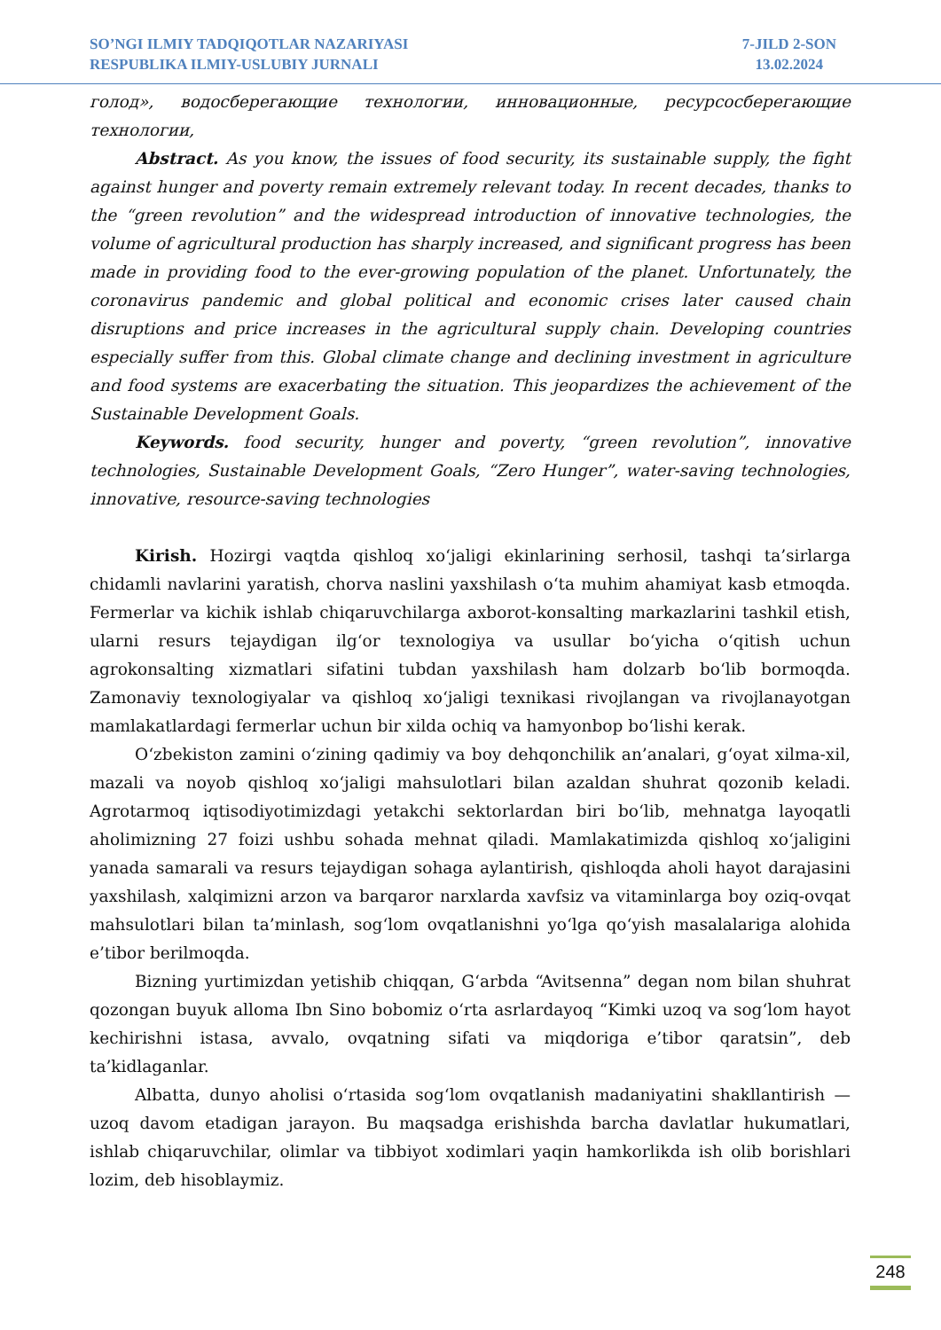SO’NGI ILMIY TADQIQOTLAR NAZARIYASI
RESPUBLIKA ILMIY-USLUBIY JURNALI
7-JILD 2-SON
13.02.2024
голод», водосберегающие технологии, инновационные, ресурсосберегающие технологии,
Abstract. As you know, the issues of food security, its sustainable supply, the fight against hunger and poverty remain extremely relevant today. In recent decades, thanks to the “green revolution” and the widespread introduction of innovative technologies, the volume of agricultural production has sharply increased, and significant progress has been made in providing food to the ever-growing population of the planet. Unfortunately, the coronavirus pandemic and global political and economic crises later caused chain disruptions and price increases in the agricultural supply chain. Developing countries especially suffer from this. Global climate change and declining investment in agriculture and food systems are exacerbating the situation. This jeopardizes the achievement of the Sustainable Development Goals.
Keywords. food security, hunger and poverty, “green revolution”, innovative technologies, Sustainable Development Goals, “Zero Hunger”, water-saving technologies, innovative, resource-saving technologies
Kirish. Hozirgi vaqtda qishloq xo‘jaligi ekinlarining serhosil, tashqi ta’sirlarga chidamli navlarini yaratish, chorva naslini yaxshilash o‘ta muhim ahamiyat kasb etmoqda. Fermerlar va kichik ishlab chiqaruvchilarga axborot-konsalting markazlarini tashkil etish, ularni resurs tejaydigan ilg‘or texnologiya va usullar bo‘yicha o‘qitish uchun agrokonsalting xizmatlari sifatini tubdan yaxshilash ham dolzarb bo‘lib bormoqda. Zamonaviy texnologiyalar va qishloq xo‘jaligi texnikasi rivojlangan va rivojlanayotgan mamlakatlardagi fermerlar uchun bir xilda ochiq va hamyonbop bo‘lishi kerak.
O‘zbekiston zamini o‘zining qadimiy va boy dehqonchilik an’analari, g‘oyat xilma-xil, mazali va noyob qishloq xo‘jaligi mahsulotlari bilan azaldan shuhrat qozonib keladi. Agrotarmoq iqtisodiyotimizdagi yetakchi sektorlardan biri bo‘lib, mehnatga layoqatli aholimizning 27 foizi ushbu sohada mehnat qiladi. Mamlakatimizda qishloq xo‘jaligini yanada samarali va resurs tejaydigan sohaga aylantirish, qishloqda aholi hayot darajasini yaxshilash, xalqimizni arzon va barqaror narxlarda xavfsiz va vitaminlarga boy oziq-ovqat mahsulotlari bilan ta’minlash, sog‘lom ovqatlanishni yo‘lga qo‘yish masalalariga alohida e’tibor berilmoqda.
Bizning yurtimizdan yetishib chiqqan, G‘arbda “Avitsenna” degan nom bilan shuhrat qozongan buyuk alloma Ibn Sino bobomiz o‘rta asrlardayoq “Kimki uzoq va sog‘lom hayot kechirishni istasa, avvalo, ovqatning sifati va miqdoriga e’tibor qaratsin”, deb ta’kidlaganlar.
Albatta, dunyo aholisi o‘rtasida sog‘lom ovqatlanish madaniyatini shakllantirish — uzoq davom etadigan jarayon. Bu maqsadga erishishda barcha davlatlar hukumatlari, ishlab chiqaruvchilar, olimlar va tibbiyot xodimlari yaqin hamkorlikda ish olib borishlari lozim, deb hisoblaymiz.
248